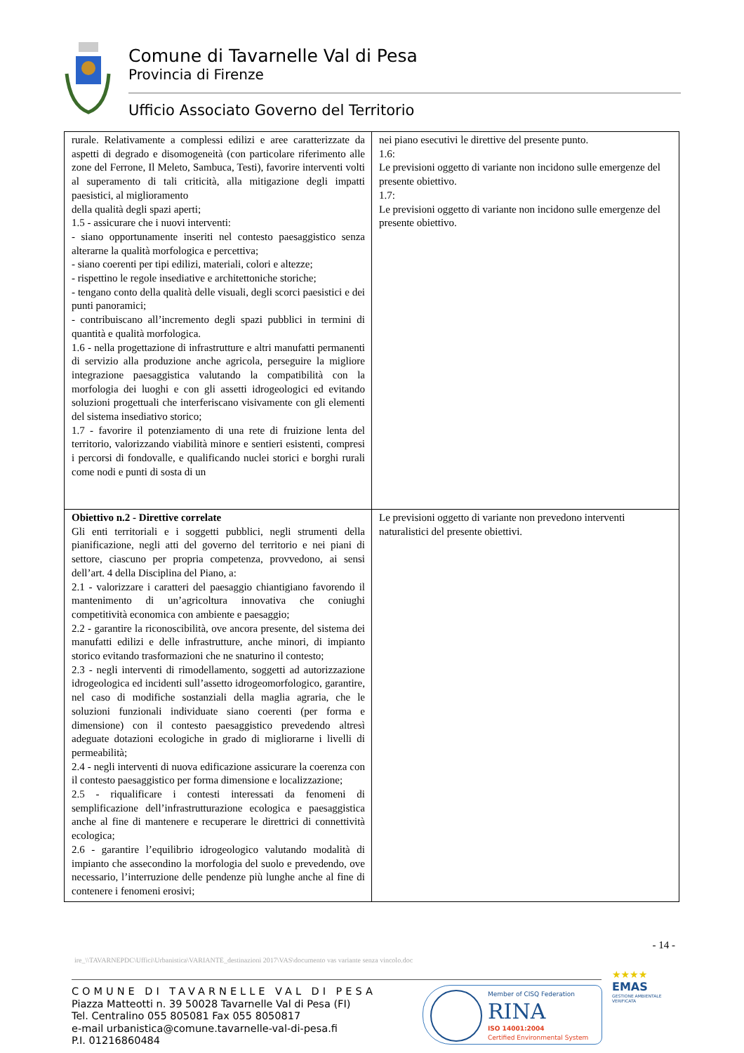Comune di Tavarnelle Val di Pesa
Provincia di Firenze
Ufficio Associato Governo del Territorio
| rurale. Relativamente a complessi edilizi e aree caratterizzate da aspetti di degrado e disomogeneità (con particolare riferimento alle zone del Ferrone, Il Meleto, Sambuca, Testi), favorire interventi volti al superamento di tali criticità, alla mitigazione degli impatti paesistici, al miglioramento della qualità degli spazi aperti; 1.5 - assicurare che i nuovi interventi: - siano opportunamente inseriti nel contesto paesaggistico senza alterarne la qualità morfologica e percettiva; - siano coerenti per tipi edilizi, materiali, colori e altezze; - rispettino le regole insediative e architettoniche storiche; - tengano conto della qualità delle visuali, degli scorci paesistici e dei punti panoramici; - contribuiscano all’incremento degli spazi pubblici in termini di quantità e qualità morfologica. 1.6 - nella progettazione di infrastrutture e altri manufatti permanenti di servizio alla produzione anche agricola, perseguire la migliore integrazione paesaggistica valutando la compatibilità con la morfologia dei luoghi e con gli assetti idrogeologici ed evitando soluzioni progettuali che interferiscano visivamente con gli elementi del sistema insediativo storico; 1.7 - favorire il potenziamento di una rete di fruizione lenta del territorio, valorizzando viabilità minore e sentieri esistenti, compresi i percorsi di fondovalle, e qualificando nuclei storici e borghi rurali come nodi e punti di sosta di un | nei piano esecutivi le direttive del presente punto. 1.6: Le previsioni oggetto di variante non incidono sulle emergenze del presente obiettivo. 1.7: Le previsioni oggetto di variante non incidono sulle emergenze del presente obiettivo. |
| Obiettivo n.2 - Direttive correlate Gli enti territoriali e i soggetti pubblici, negli strumenti della pianificazione, negli atti del governo del territorio e nei piani di settore, ciascuno per propria competenza, provvedono, ai sensi dell’art. 4 della Disciplina del Piano, a: 2.1 - valorizzare i caratteri del paesaggio chiantigiano favorendo il mantenimento di un’agricoltura innovativa che coniughi competitività economica con ambiente e paesaggio; 2.2 - garantire la riconoscibilità, ove ancora presente, del sistema dei manufatti edilizi e delle infrastrutture, anche minori, di impianto storico evitando trasformazioni che ne snaturino il contesto; 2.3 - negli interventi di rimodellamento, soggetti ad autorizzazione idrogeologica ed incidenti sull’assetto idrogeomorfologico, garantire, nel caso di modifiche sostanziali della maglia agraria, che le soluzioni funzionali individuate siano coerenti (per forma e dimensione) con il contesto paesaggistico prevedendo altresì adeguate dotazioni ecologiche in grado di migliorarne i livelli di permeabilità; 2.4 - negli interventi di nuova edificazione assicurare la coerenza con il contesto paesaggistico per forma dimensione e localizzazione; 2.5 - riqualificare i contesti interessati da fenomeni di semplificazione dell’infrastrutturazione ecologica e paesaggistica anche al fine di mantenere e recuperare le direttrici di connettività ecologica; 2.6 - garantire l’equilibrio idrogeologico valutando modalità di impianto che assecondino la morfologia del suolo e prevedendo, ove necessario, l’interruzione delle pendenze più lunghe anche al fine di contenere i fenomeni erosivi; | Le previsioni oggetto di variante non prevedono interventi naturalistici del presente obiettivi. |
- 14 -
ire_\\TAVARNEPDC\Uffici\Urbanistica\VARIANTE_destinazioni 2017\VAS\documento vas variante senza vincolo.doc
COMUNE DI TAVARNELLE VAL DI PESA
Piazza Matteotti n. 39 50028 Tavarnelle Val di Pesa (FI)
Tel. Centralino 055 805081 Fax 055 8050817
e-mail urbanistica@comune.tavarnelle-val-di-pesa.fi
P.I. 01216860484
Member of CISQ Federation
RINA
ISO 14001:2004
Certified Environmental System
★★★★
EMAS
GESTIONE AMBIENTALE VERIFICATA